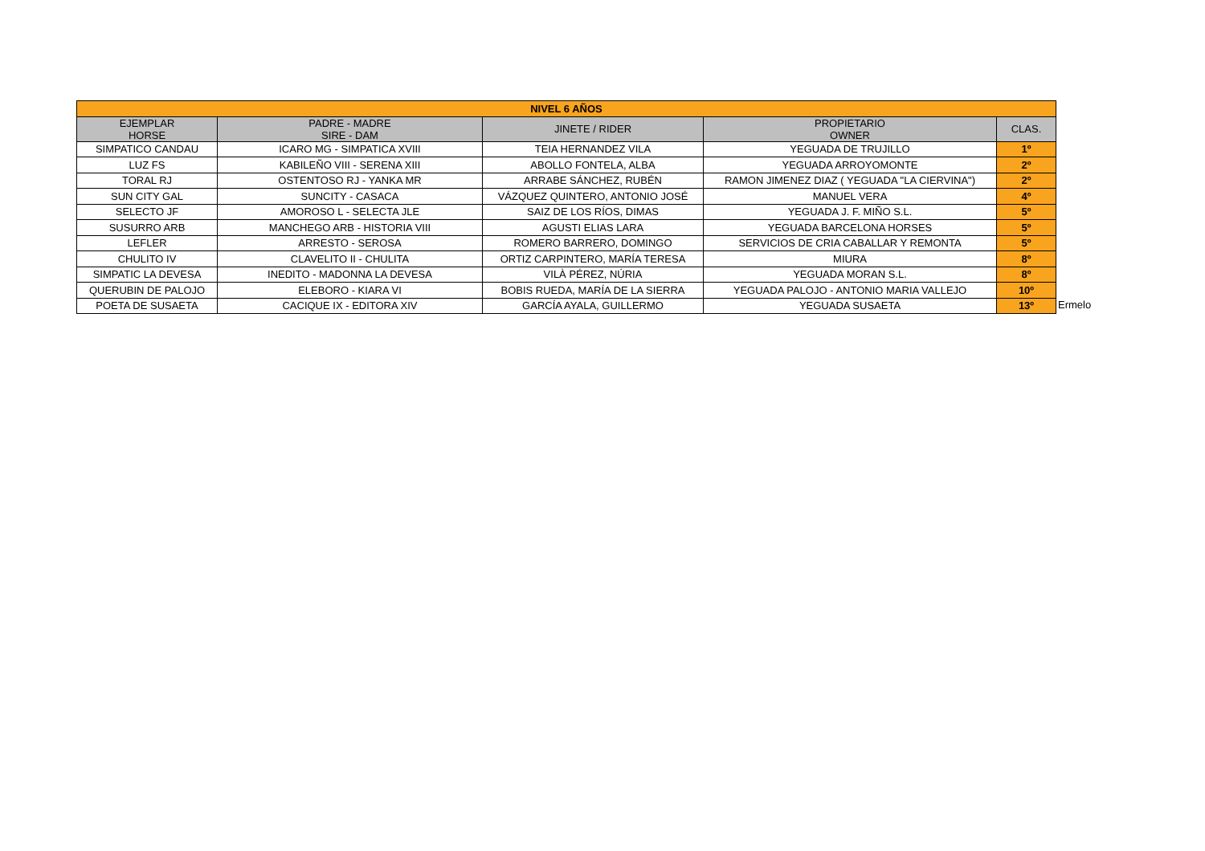| NIVEL 6 AÑOS | | | | |
| EJEMPLAR HORSE | PADRE - MADRE SIRE - DAM | JINETE / RIDER | PROPIETARIO OWNER | CLAS. |
| SIMPATICO CANDAU | ICARO MG - SIMPATICA XVIII | TEIA HERNANDEZ VILA | YEGUADA DE TRUJILLO | 1º |
| LUZ FS | KABILEÑO VIII - SERENA XIII | ABOLLO FONTELA, ALBA | YEGUADA ARROYOMONTE | 2º |
| TORAL RJ | OSTENTOSO RJ - YANKA MR | ARRABE SÁNCHEZ, RUBÉN | RAMON JIMENEZ DIAZ ( YEGUADA "LA CIERVINA") | 2º |
| SUN CITY GAL | SUNCITY - CASACA | VÁZQUEZ QUINTERO, ANTONIO JOSÉ | MANUEL VERA | 4º |
| SELECTO JF | AMOROSO L - SELECTA JLE | SAIZ DE LOS RÍOS, DIMAS | YEGUADA J. F. MIÑO S.L. | 5º |
| SUSURRO ARB | MANCHEGO ARB - HISTORIA VIII | AGUSTI ELIAS LARA | YEGUADA BARCELONA HORSES | 5º |
| LEFLER | ARRESTO - SEROSA | ROMERO BARRERO, DOMINGO | SERVICIOS DE CRIA CABALLAR Y REMONTA | 5º |
| CHULITO IV | CLAVELITO II - CHULITA | ORTIZ CARPINTERO, MARÍA TERESA | MIURA | 8º |
| SIMPATIC LA DEVESA | INEDITO - MADONNA LA DEVESA | VILÀ PÉREZ, NÚRIA | YEGUADA MORAN S.L. | 8º |
| QUERUBIN DE PALOJO | ELEBORO - KIARA VI | BOBIS RUEDA, MARÍA DE LA SIERRA | YEGUADA PALOJO - ANTONIO MARIA VALLEJO | 10º |
| POETA DE SUSAETA | CACIQUE IX - EDITORA XIV | GARCÍA AYALA, GUILLERMO | YEGUADA SUSAETA | 13º |
Ermelo